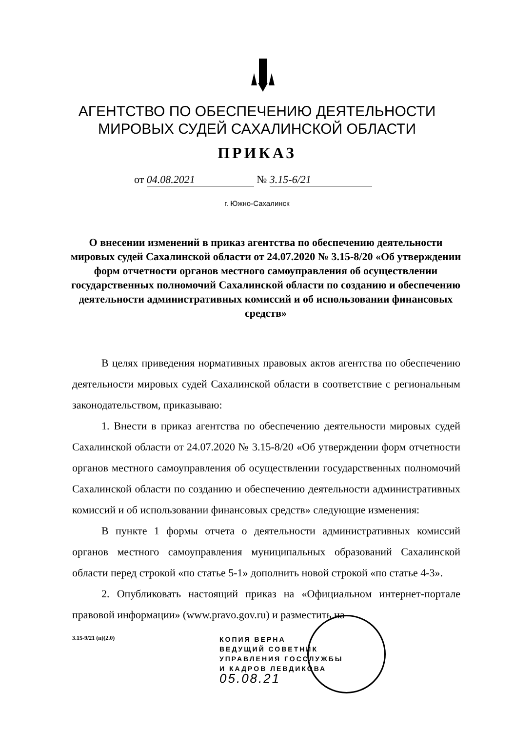АГЕНТСТВО ПО ОБЕСПЕЧЕНИЮ ДЕЯТЕЛЬНОСТИ
МИРОВЫХ СУДЕЙ САХАЛИНСКОЙ ОБЛАСТИ
ПРИКАЗ
от 04.08.2021 № 3.15-6/21
г. Южно-Сахалинск
О внесении изменений в приказ агентства по обеспечению деятельности мировых судей Сахалинской области от 24.07.2020 № 3.15-8/20 «Об утверждении форм отчетности органов местного самоуправления об осуществлении государственных полномочий Сахалинской области по созданию и обеспечению деятельности административных комиссий и об использовании финансовых средств»
В целях приведения нормативных правовых актов агентства по обеспечению деятельности мировых судей Сахалинской области в соответствие с региональным законодательством, приказываю:
1. Внести в приказ агентства по обеспечению деятельности мировых судей Сахалинской области от 24.07.2020 № 3.15-8/20 «Об утверждении форм отчетности органов местного самоуправления об осуществлении государственных полномочий Сахалинской области по созданию и обеспечению деятельности административных комиссий и об использовании финансовых средств» следующие изменения:
В пункте 1 формы отчета о деятельности административных комиссий органов местного самоуправления муниципальных образований Сахалинской области перед строкой «по статье 5-1» дополнить новой строкой «по статье 4-3».
2. Опубликовать настоящий приказ на «Официальном интернет-портале правовой информации» (www.pravo.gov.ru) и разместить на
3.15-9/21 (п)(2.0)
КОПИЯ ВЕРНА
ВЕДУЩИЙ СОВЕТНИК
УПРАВЛЕНИЯ ГОССЛУЖБЫ
И КАДРОВ ЛЕВДИКОВА
05.08.21